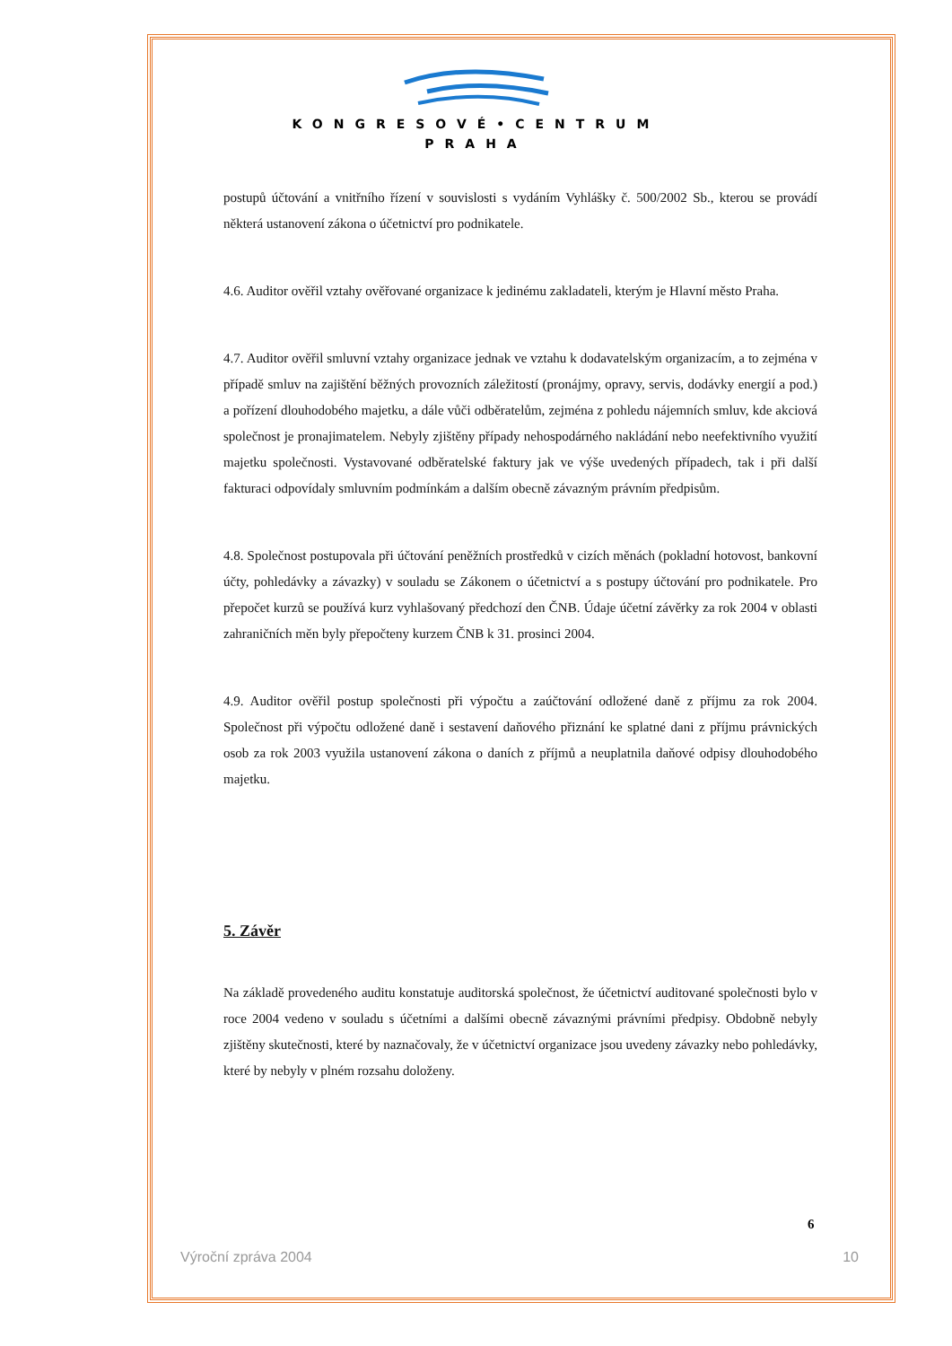KONGRESOVÉ•CENTRUM
PRAHA
postupů účtování a vnitřního řízení v souvislosti s vydáním Vyhlášky č. 500/2002 Sb., kterou se provádí některá ustanovení zákona o účetnictví pro podnikatele.
4.6. Auditor ověřil vztahy ověřované organizace k jedinému zakladateli, kterým je Hlavní město Praha.
4.7. Auditor ověřil smluvní vztahy organizace jednak ve vztahu k dodavatelským organizacím, a to zejména v případě smluv na zajištění běžných provozních záležitostí (pronájmy, opravy, servis, dodávky energií a pod.) a pořízení dlouhodobého majetku, a dále vůči odběratelům, zejména z pohledu nájemních smluv, kde akciová společnost je pronajimatelem. Nebyly zjištěny případy nehospodárného nakládání nebo neefektivního využití majetku společnosti. Vystavované odběratelské faktury jak ve výše uvedených případech, tak i při další fakturaci odpovídaly smluvním podmínkám a dalším obecně závazným právním předpisům.
4.8. Společnost postupovala při účtování peněžních prostředků v cizích měnách (pokladní hotovost, bankovní účty, pohledávky a závazky) v souladu se Zákonem o účetnictví a s postupy účtování pro podnikatele. Pro přepočet kurzů se používá kurz vyhlašovaný předchozí den ČNB. Údaje účetní závěrky za rok 2004 v oblasti zahraničních měn byly přepočteny kurzem ČNB k 31. prosinci 2004.
4.9. Auditor ověřil postup společnosti při výpočtu a zaúčtování odložené daně z příjmu za rok 2004. Společnost při výpočtu odložené daně i sestavení daňového přiznání ke splatné dani z příjmu právnických osob za rok 2003 využila ustanovení zákona o daních z příjmů a neuplatnila daňové odpisy dlouhodobého majetku.
5. Závěr
Na základě provedeného auditu konstatuje auditorská společnost, že účetnictví auditované společnosti bylo v roce 2004 vedeno v souladu s účetními a dalšími obecně závaznými právními předpisy. Obdobně nebyly zjištěny skutečnosti, které by naznačovaly, že v účetnictví organizace jsou uvedeny závazky nebo pohledávky, které by nebyly v plném rozsahu doloženy.
6
Výroční zpráva 2004 10